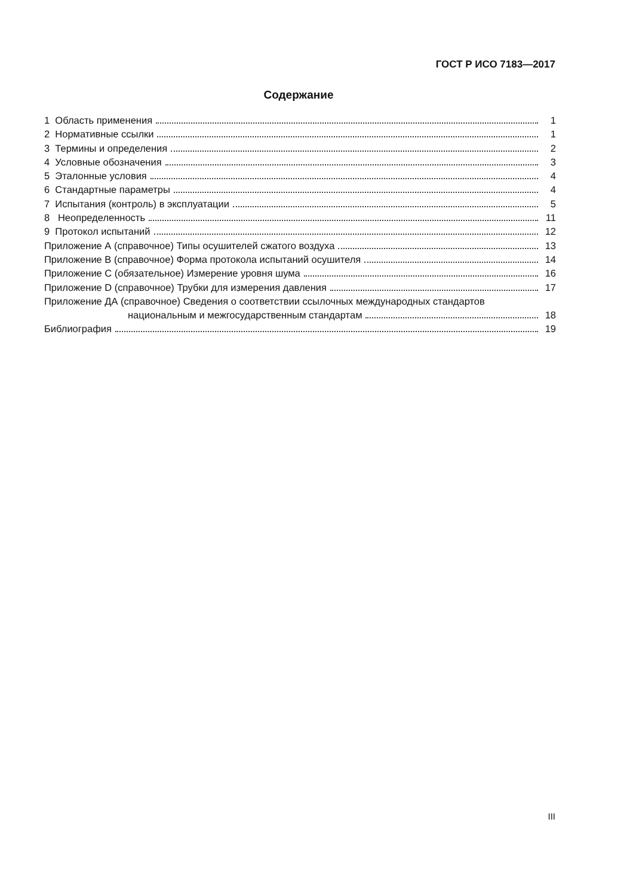ГОСТ Р ИСО 7183—2017
Содержание
1 Область применения 1
2 Нормативные ссылки 1
3 Термины и определения 2
4 Условные обозначения 3
5 Эталонные условия 4
6 Стандартные параметры 4
7 Испытания (контроль) в эксплуатации 5
8 Неопределенность 11
9 Протокол испытаний 12
Приложение А (справочное) Типы осушителей сжатого воздуха 13
Приложение В (справочное) Форма протокола испытаний осушителя 14
Приложение С (обязательное) Измерение уровня шума 16
Приложение D (справочное) Трубки для измерения давления 17
Приложение ДА (справочное) Сведения о соответствии ссылочных международных стандартов
национальным и межгосударственным стандартам 18
Библиография 19
III